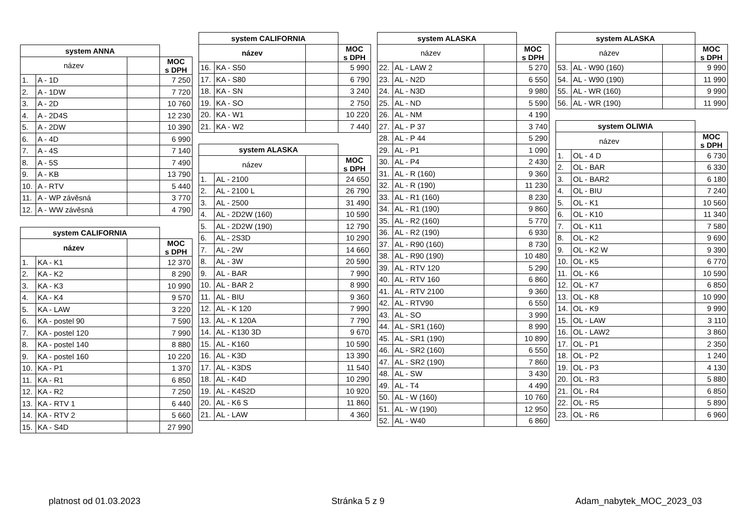| system ANNA | | | |
| název | | | MOC s DPH |
| 1. | A - 1D | | 7 250 |
| 2. | A - 1DW | | 7 720 |
| 3. | A - 2D | | 10 760 |
| 4. | A - 2D4S | | 12 230 |
| 5. | A - 2DW | | 10 390 |
| 6. | A - 4D | | 6 990 |
| 7. | A - 4S | | 7 140 |
| 8. | A - 5S | | 7 490 |
| 9. | A - KB | | 13 790 |
| 10. | A - RTV | | 5 440 |
| 11. | A - WP závěsná | | 3 770 |
| 12. | A - WW závěsná | | 4 790 |
| system CALIFORNIA | | | |
| název | | | MOC s DPH |
| 1. | KA - K1 | | 12 370 |
| 2. | KA - K2 | | 8 290 |
| 3. | KA - K3 | | 10 990 |
| 4. | KA - K4 | | 9 570 |
| 5. | KA - LAW | | 3 220 |
| 6. | KA - postel 90 | | 7 590 |
| 7. | KA - postel 120 | | 7 990 |
| 8. | KA - postel 140 | | 8 880 |
| 9. | KA - postel 160 | | 10 220 |
| 10. | KA - P1 | | 1 370 |
| 11. | KA - R1 | | 6 850 |
| 12. | KA - R2 | | 7 250 |
| 13. | KA - RTV 1 | | 6 440 |
| 14. | KA - RTV 2 | | 5 660 |
| 15. | KA - S4D | | 27 990 |
| system CALIFORNIA | | | |
| název | | | MOC s DPH |
| 16. | KA - S50 | | 5 990 |
| 17. | KA - S80 | | 6 790 |
| 18. | KA - SN | | 3 240 |
| 19. | KA - SO | | 2 750 |
| 20. | KA - W1 | | 10 220 |
| 21. | KA - W2 | | 7 440 |
| system ALASKA | | | |
| název | | | MOC s DPH |
| 1. | AL - 2100 | | 24 650 |
| 2. | AL - 2100 L | | 26 790 |
| 3. | AL - 2500 | | 31 490 |
| 4. | AL - 2D2W (160) | | 10 590 |
| 5. | AL - 2D2W (190) | | 12 790 |
| 6. | AL - 2S3D | | 10 290 |
| 7. | AL - 2W | | 14 660 |
| 8. | AL - 3W | | 20 590 |
| 9. | AL - BAR | | 7 990 |
| 10. | AL - BAR 2 | | 8 990 |
| 11. | AL - BIU | | 9 360 |
| 12. | AL - K 120 | | 7 990 |
| 13. | AL - K 120A | | 7 790 |
| 14. | AL - K130 3D | | 9 670 |
| 15. | AL - K160 | | 10 590 |
| 16. | AL - K3D | | 13 390 |
| 17. | AL - K3DS | | 11 540 |
| 18. | AL - K4D | | 10 290 |
| 19. | AL - K4S2D | | 10 920 |
| 20. | AL - K6 S | | 11 860 |
| 21. | AL - LAW | | 4 360 |
| system ALASKA | | | |
| název | | | MOC s DPH |
| 22. | AL - LAW 2 | | 5 270 |
| 23. | AL - N2D | | 6 550 |
| 24. | AL - N3D | | 9 980 |
| 25. | AL - ND | | 5 590 |
| 26. | AL - NM | | 4 190 |
| 27. | AL - P 37 | | 3 740 |
| 28. | AL - P 44 | | 5 290 |
| 29. | AL - P1 | | 1 090 |
| 30. | AL - P4 | | 2 430 |
| 31. | AL - R (160) | | 9 360 |
| 32. | AL - R (190) | | 11 230 |
| 33. | AL - R1 (160) | | 8 230 |
| 34. | AL - R1 (190) | | 9 860 |
| 35. | AL - R2 (160) | | 5 770 |
| 36. | AL - R2 (190) | | 6 930 |
| 37. | AL - R90 (160) | | 8 730 |
| 38. | AL - R90 (190) | | 10 480 |
| 39. | AL - RTV 120 | | 5 290 |
| 40. | AL - RTV 160 | | 6 860 |
| 41. | AL - RTV 2100 | | 9 360 |
| 42. | AL - RTV90 | | 6 550 |
| 43. | AL - SO | | 3 990 |
| 44. | AL - SR1 (160) | | 8 990 |
| 45. | AL - SR1 (190) | | 10 890 |
| 46. | AL - SR2 (160) | | 6 550 |
| 47. | AL - SR2 (190) | | 7 860 |
| 48. | AL - SW | | 3 430 |
| 49. | AL - T4 | | 4 490 |
| 50. | AL - W (160) | | 10 760 |
| 51. | AL - W (190) | | 12 950 |
| 52. | AL - W40 | | 6 860 |
| system ALASKA | | | |
| název | | | MOC s DPH |
| 53. | AL - W90 (160) | | 9 990 |
| 54. | AL - W90 (190) | | 11 990 |
| 55. | AL - WR (160) | | 9 990 |
| 56. | AL - WR (190) | | 11 990 |
| system OLIWIA | | | |
| název | | | MOC s DPH |
| 1. | OL - 4 D | | 6 730 |
| 2. | OL - BAR | | 6 330 |
| 3. | OL - BAR2 | | 6 180 |
| 4. | OL - BIU | | 7 240 |
| 5. | OL - K1 | | 10 560 |
| 6. | OL - K10 | | 11 340 |
| 7. | OL - K11 | | 7 580 |
| 8. | OL - K2 | | 9 690 |
| 9. | OL - K2 W | | 9 390 |
| 10. | OL - K5 | | 6 770 |
| 11. | OL - K6 | | 10 590 |
| 12. | OL - K7 | | 6 850 |
| 13. | OL - K8 | | 10 990 |
| 14. | OL - K9 | | 9 990 |
| 15. | OL - LAW | | 3 110 |
| 16. | OL - LAW2 | | 3 860 |
| 17. | OL - P1 | | 2 350 |
| 18. | OL - P2 | | 1 240 |
| 19. | OL - P3 | | 4 130 |
| 20. | OL - R3 | | 5 880 |
| 21. | OL - R4 | | 6 850 |
| 22. | OL - R5 | | 5 890 |
| 23. | OL - R6 | | 6 960 |
platnost od 01.03.2023 Stránka 5 z 9 Adam_nabytek_MOC_2023_03